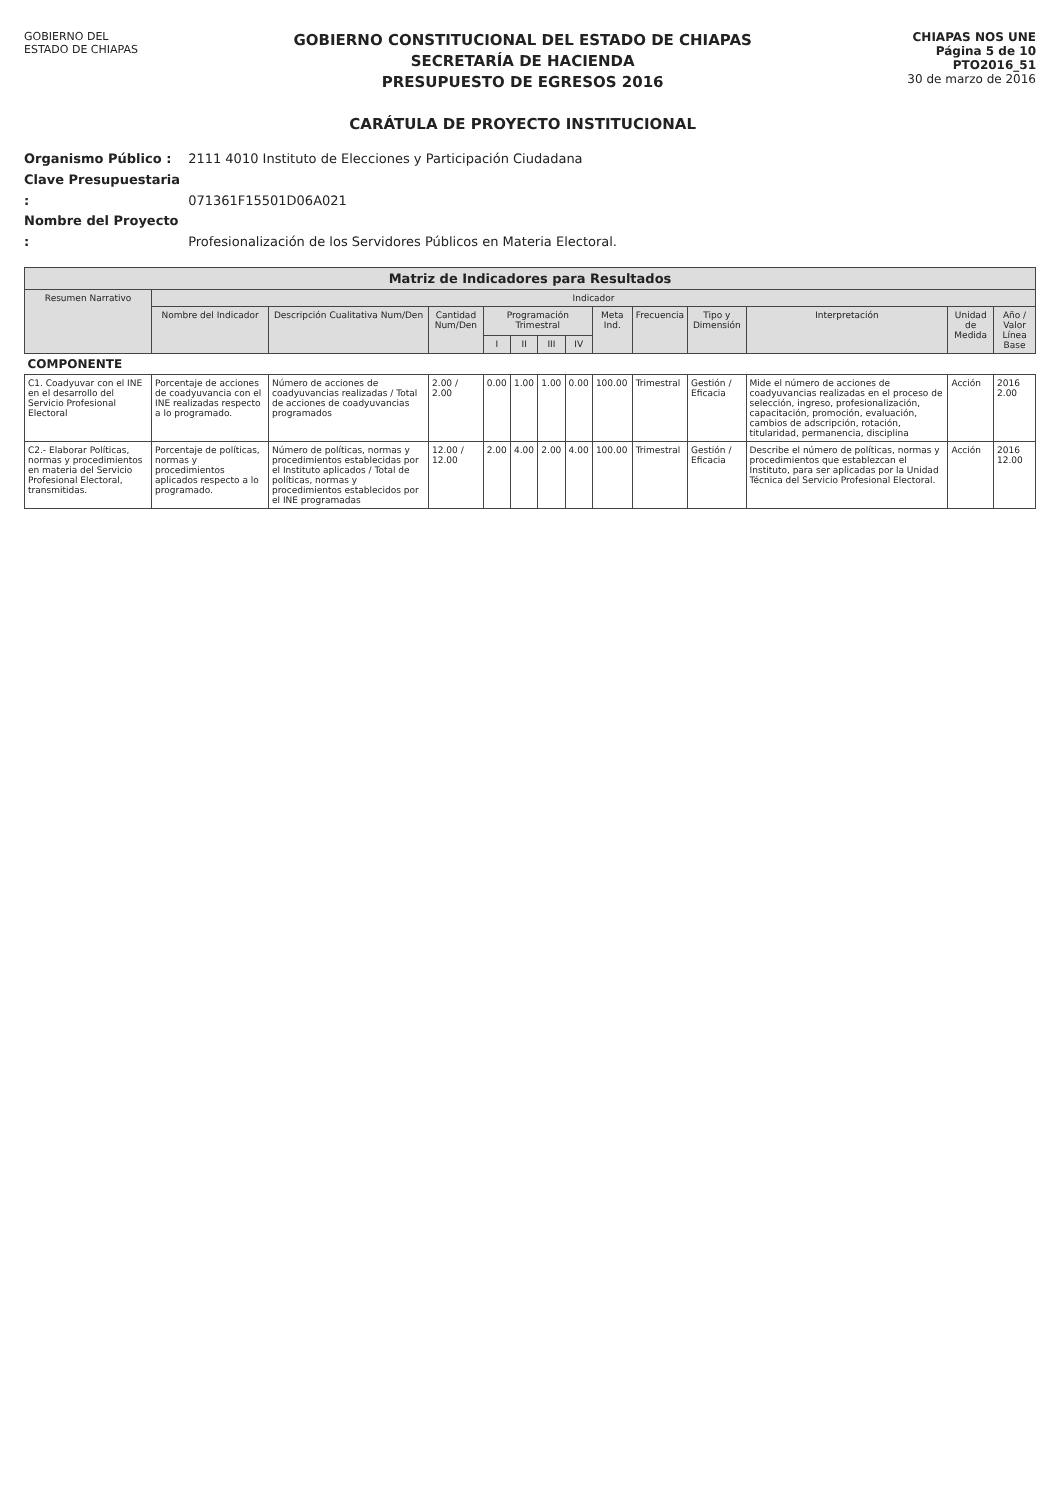GOBIERNO DEL
ESTADO DE CHIAPAS
GOBIERNO CONSTITUCIONAL DEL ESTADO DE CHIAPAS
SECRETARÍA DE HACIENDA
PRESUPUESTO DE EGRESOS 2016
CARÁTULA DE PROYECTO INSTITUCIONAL
CHIAPAS NOS UNE
Página 5 de 10
PTO2016_51
30 de marzo de 2016
Organismo Público : 2111 4010 Instituto de Elecciones y Participación Ciudadana
Clave Presupuestaria : 071361F15501D06A021
Nombre del Proyecto : Profesionalización de los Servidores Públicos en Materia Electoral.
| Matriz de Indicadores para Resultados | | | | | | | | | | | | | |
| --- | --- | --- | --- | --- | --- | --- | --- | --- | --- | --- | --- | --- | --- |
| Resumen Narrativo | Indicador | | | | | | | | | | | | |
| | Nombre del Indicador | Descripción Cualitativa Num/Den | Cantidad Num/Den | Programación Trimestral | | | | Meta Ind. | Frecuencia | Tipo y Dimensión | Interpretación | Unidad de Medida | Año / Valor Línea Base |
| | | | | I | II | III | IV | | | | | | |
| COMPONENTE | | | | | | | | | | | | | |
| C1. Coadyuvar con el INE en el desarrollo del Servicio Profesional Electoral | Porcentaje de acciones de coadyuvancia con el INE realizadas respecto a lo programado. | Número de acciones de coadyuvancias realizadas / Total de acciones de coadyuvancias programados | 2.00 / 2.00 | 0.00 | 1.00 | 1.00 | 0.00 | 100.00 | Trimestral | Gestión / Eficacia | Mide el número de acciones de coadyuvancias realizadas en el proceso de selección, ingreso, profesionalización, capacitación, promoción, evaluación, cambios de adscripción, rotación, titularidad, permanencia, disciplina | Acción | 2016 2.00 |
| C2.- Elaborar Políticas, normas y procedimientos en materia del Servicio Profesional Electoral, transmitidas. | Porcentaje de políticas, normas y procedimientos aplicados respecto a lo programado. | Número de políticas, normas y procedimientos establecidas por el Instituto aplicados / Total de políticas, normas y procedimientos establecidos por el INE programadas | 12.00 / 12.00 | 2.00 | 4.00 | 2.00 | 4.00 | 100.00 | Trimestral | Gestión / Eficacia | Describe el número de políticas, normas y procedimientos que establezcan el Instituto, para ser aplicadas por la Unidad Técnica del Servicio Profesional Electoral. | Acción | 2016 12.00 |